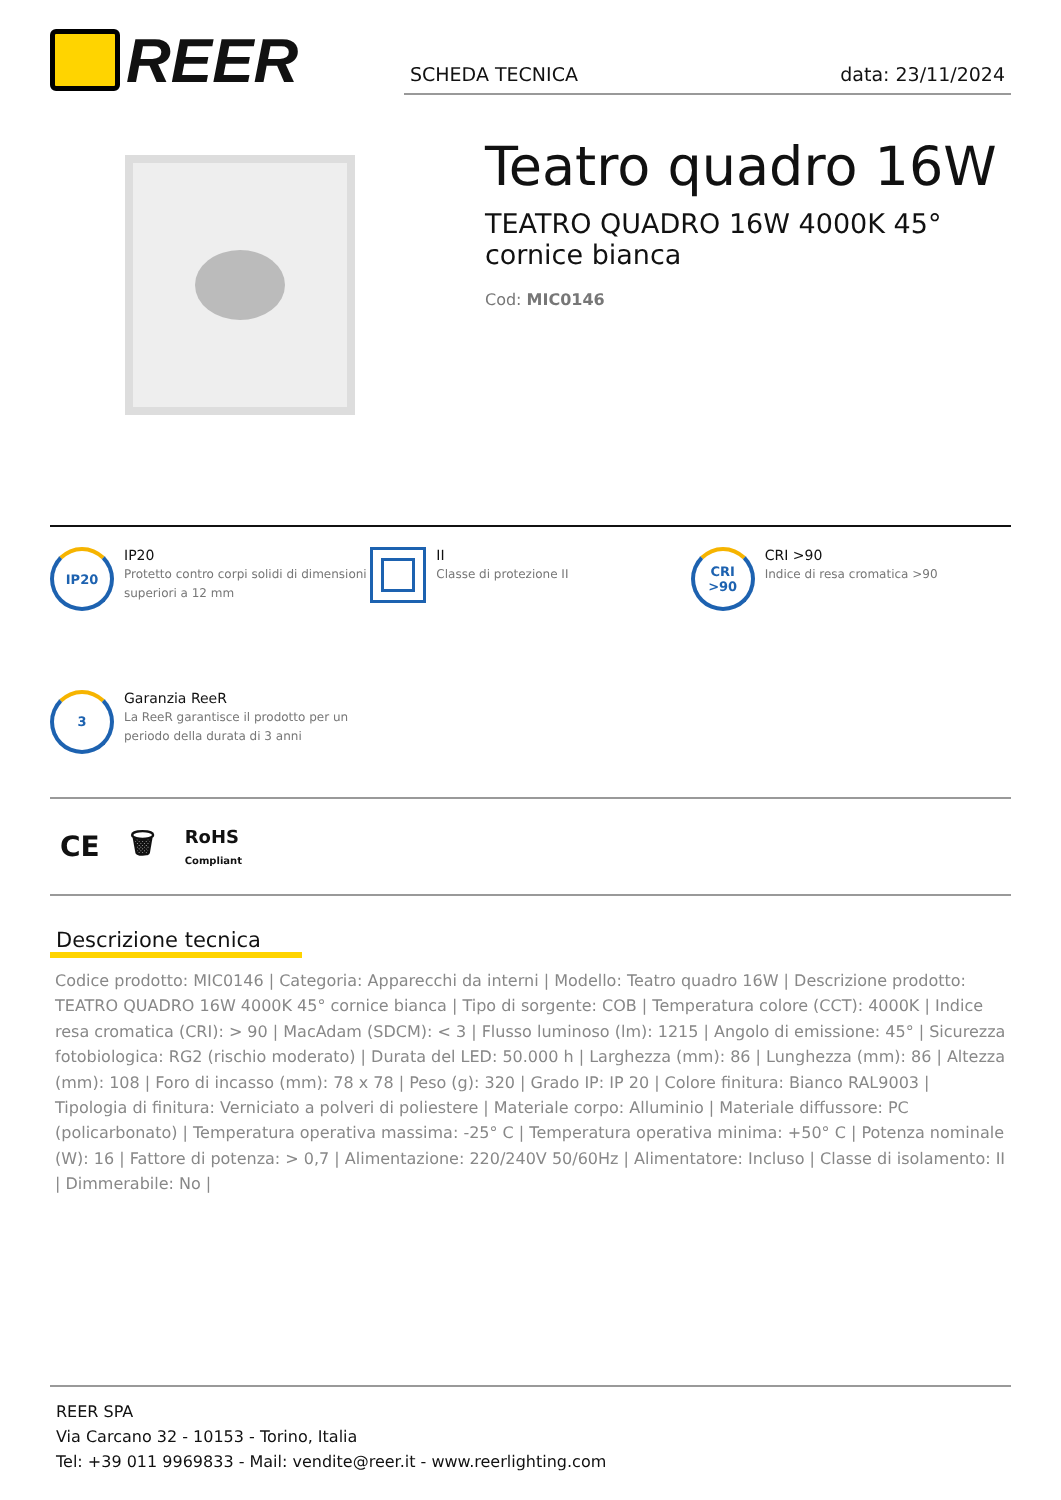REER
SCHEDA TECNICA data: 23/11/2024
Teatro quadro 16W
TEATRO QUADRO 16W 4000K 45°
cornice bianca
Cod: MIC0146
IP20
IP20
Protetto contro corpi solidi di dimensioni superiori a 12 mm
II
Classe di protezione II
CRI
>90
CRI >90
Indice di resa cromatica >90
3
Garanzia ReeR
La ReeR garantisce il prodotto per un periodo della durata di 3 anni
CE 🗑 RoHS
Compliant
Descrizione tecnica
Codice prodotto: MIC0146 | Categoria: Apparecchi da interni | Modello: Teatro quadro 16W | Descrizione prodotto: TEATRO QUADRO 16W 4000K 45° cornice bianca | Tipo di sorgente: COB | Temperatura colore (CCT): 4000K | Indice resa cromatica (CRI): > 90 | MacAdam (SDCM): < 3 | Flusso luminoso (lm): 1215 | Angolo di emissione: 45° | Sicurezza fotobiologica: RG2 (rischio moderato) | Durata del LED: 50.000 h | Larghezza (mm): 86 | Lunghezza (mm): 86 | Altezza (mm): 108 | Foro di incasso (mm): 78 x 78 | Peso (g): 320 | Grado IP: IP 20 | Colore finitura: Bianco RAL9003 | Tipologia di finitura: Verniciato a polveri di poliestere | Materiale corpo: Alluminio | Materiale diffussore: PC (policarbonato) | Temperatura operativa massima: -25° C | Temperatura operativa minima: +50° C | Potenza nominale (W): 16 | Fattore di potenza: > 0,7 | Alimentazione: 220/240V 50/60Hz | Alimentatore: Incluso | Classe di isolamento: II | Dimmerabile: No |
REER SPA
Via Carcano 32 - 10153 - Torino, Italia
Tel: +39 011 9969833 - Mail: vendite@reer.it - www.reerlighting.com